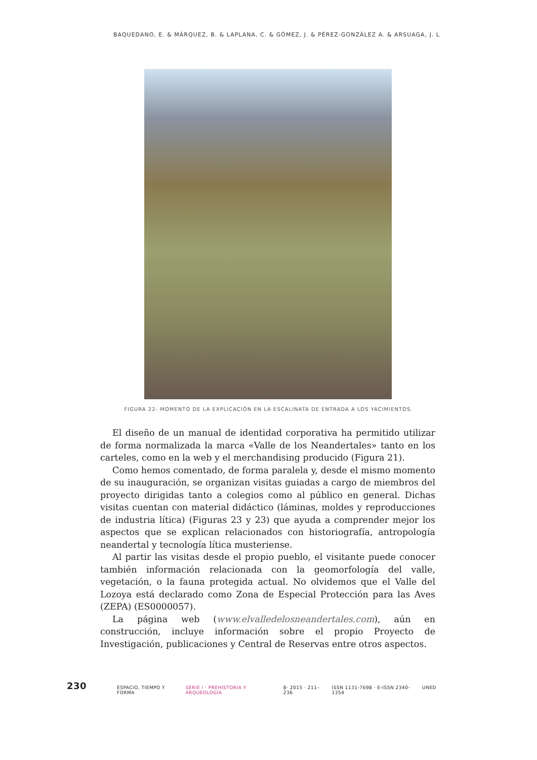BAQUEDANO, E. & MÁRQUEZ, B. & LAPLANA, C. & GÓMEZ, J. & PÉREZ-GONZÁLEZ A. & ARSUAGA, J. L
FIGURA 22- MOMENTO DE LA EXPLICACIÓN EN LA ESCALINATA DE ENTRADA A LOS YACIMIENTOS.
El diseño de un manual de identidad corporativa ha permitido utilizar de forma normalizada la marca «Valle de los Neandertales» tanto en los carteles, como en la web y el merchandising producido (Figura 21).
Como hemos comentado, de forma paralela y, desde el mismo momento de su inauguración, se organizan visitas guiadas a cargo de miembros del proyecto dirigidas tanto a colegios como al público en general. Dichas visitas cuentan con material didáctico (láminas, moldes y reproducciones de industria lítica) (Figuras 23 y 23) que ayuda a comprender mejor los aspectos que se explican relacionados con historiografía, antropología neandertal y tecnología lítica musteriense.
Al partir las visitas desde el propio pueblo, el visitante puede conocer también información relacionada con la geomorfología del valle, vegetación, o la fauna protegida actual. No olvidemos que el Valle del Lozoya está declarado como Zona de Especial Protección para las Aves (ZEPA) (ES0000057).
La página web (www.elvalledelosneandertales.com), aún en construcción, incluye información sobre el propio Proyecto de Investigación, publicaciones y Central de Reservas entre otros aspectos.
230 ESPACIO, TIEMPO Y FORMA SERIE I · PREHISTORIA Y ARQUEOLOGÍA 8· 2015 · 211–236 ISSN 1131-7698 · E-ISSN 2340-1354 UNED